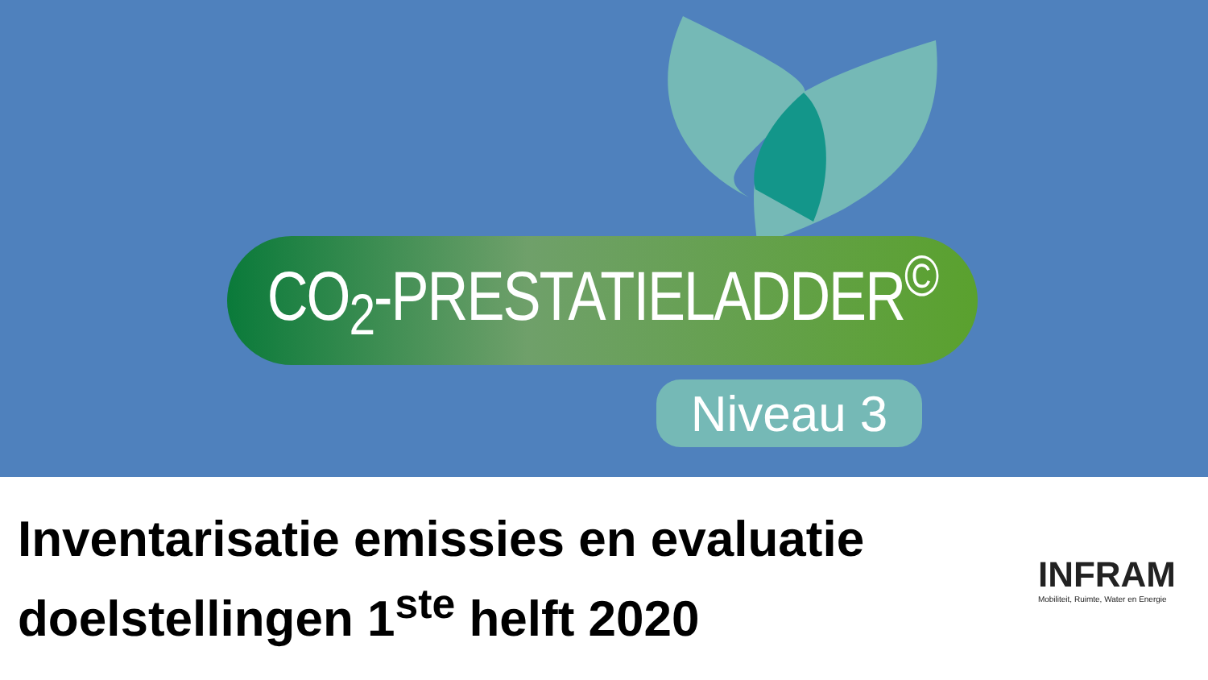CO<sub>2</sub>-PRESTATIELADDER<sup>©</sup>
Niveau 3
Inventarisatie emissies en evaluatie
doelstellingen 1<sup>ste</sup> helft 2020
INFRAM
Mobiliteit, Ruimte, Water en Energie